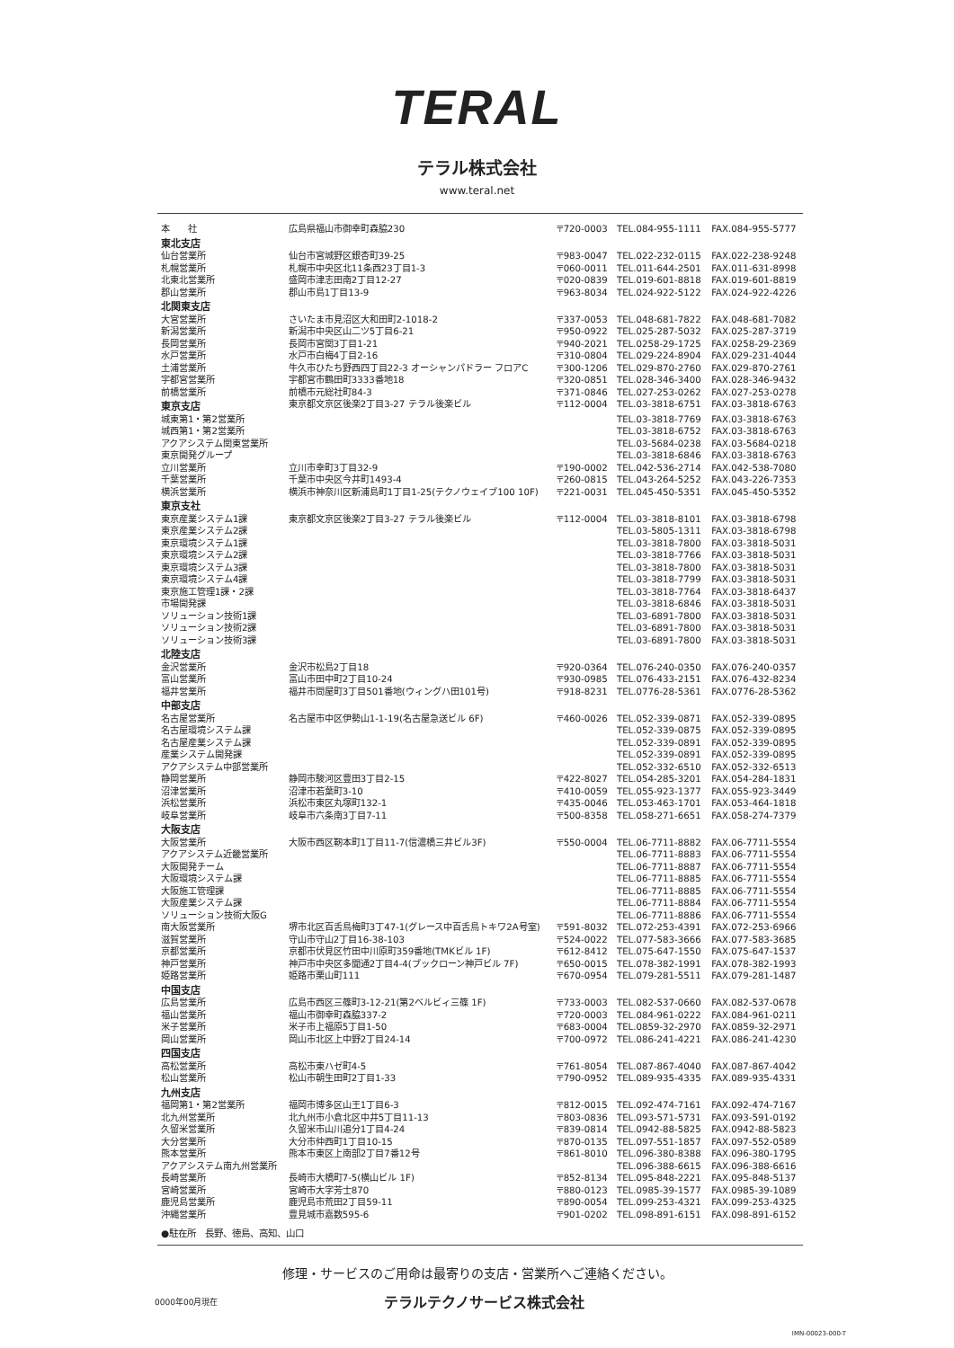TERAL
テラル株式会社
www.teral.net
| 本 社 | 広島県福山市御幸町森脇230 | 〒720-0003 | TEL.084-955-1111 | FAX.084-955-5777 |
| 東北支店 | | | | |
| 仙台営業所 | 仙台市宮城野区銀杏町39-25 | 〒983-0047 | TEL.022-232-0115 | FAX.022-238-9248 |
| 札幌営業所 | 札幌市中央区北11条西23丁目1-3 | 〒060-0011 | TEL.011-644-2501 | FAX.011-631-8998 |
| 北東北営業所 | 盛岡市津志田南2丁目12-27 | 〒020-0839 | TEL.019-601-8818 | FAX.019-601-8819 |
| 郡山営業所 | 郡山市島1丁目13-9 | 〒963-8034 | TEL.024-922-5122 | FAX.024-922-4226 |
| 北関東支店 | | | | |
| 大宮営業所 | さいたま市見沼区大和田町2-1018-2 | 〒337-0053 | TEL.048-681-7822 | FAX.048-681-7082 |
| 新潟営業所 | 新潟市中央区山二ツ5丁目6-21 | 〒950-0922 | TEL.025-287-5032 | FAX.025-287-3719 |
| 長岡営業所 | 長岡市宮関3丁目1-21 | 〒940-2021 | TEL.0258-29-1725 | FAX.0258-29-2369 |
| 水戸営業所 | 水戸市白梅4丁目2-16 | 〒310-0804 | TEL.029-224-8904 | FAX.029-231-4044 |
| 土浦営業所 | 牛久市ひたち野西四丁目22-3 オーシャンパドラー フロアC | 〒300-1206 | TEL.029-870-2760 | FAX.029-870-2761 |
| 宇都宮営業所 | 宇都宮市鶴田町3333番地18 | 〒320-0851 | TEL.028-346-3400 | FAX.028-346-9432 |
| 前橋営業所 | 前橋市元総社町84-3 | 〒371-0846 | TEL.027-253-0262 | FAX.027-253-0278 |
| 東京支店 | 東京都文京区後楽2丁目3-27 テラル後楽ビル | 〒112-0004 | TEL.03-3818-6751 | FAX.03-3818-6763 |
| 城東第1・第2営業所 | | | TEL.03-3818-7769 | FAX.03-3818-6763 |
| 城西第1・第2営業所 | | | TEL.03-3818-6752 | FAX.03-3818-6763 |
| アクアシステム関東営業所 | | | TEL.03-5684-0238 | FAX.03-5684-0218 |
| 東京開発グループ | | | TEL.03-3818-6846 | FAX.03-3818-6763 |
| 立川営業所 | 立川市幸町3丁目32-9 | 〒190-0002 | TEL.042-536-2714 | FAX.042-538-7080 |
| 千葉営業所 | 千葉市中央区今井町1493-4 | 〒260-0815 | TEL.043-264-5252 | FAX.043-226-7353 |
| 横浜営業所 | 横浜市神奈川区新浦島町1丁目1-25(テクノウェイブ100 10F) | 〒221-0031 | TEL.045-450-5351 | FAX.045-450-5352 |
| 東京支社 | | | | |
| 東京産業システム1課 | 東京都文京区後楽2丁目3-27 テラル後楽ビル | 〒112-0004 | TEL.03-3818-8101 | FAX.03-3818-6798 |
| 東京産業システム2課 | | | TEL.03-5805-1311 | FAX.03-3818-6798 |
| 東京環境システム1課 | | | TEL.03-3818-7800 | FAX.03-3818-5031 |
| 東京環境システム2課 | | | TEL.03-3818-7766 | FAX.03-3818-5031 |
| 東京環境システム3課 | | | TEL.03-3818-7800 | FAX.03-3818-5031 |
| 東京環境システム4課 | | | TEL.03-3818-7799 | FAX.03-3818-5031 |
| 東京施工管理1課・2課 | | | TEL.03-3818-7764 | FAX.03-3818-6437 |
| 市場開発課 | | | TEL.03-3818-6846 | FAX.03-3818-5031 |
| ソリューション技術1課 | | | TEL.03-6891-7800 | FAX.03-3818-5031 |
| ソリューション技術2課 | | | TEL.03-6891-7800 | FAX.03-3818-5031 |
| ソリューション技術3課 | | | TEL.03-6891-7800 | FAX.03-3818-5031 |
| 北陸支店 | | | | |
| 金沢営業所 | 金沢市松島2丁目18 | 〒920-0364 | TEL.076-240-0350 | FAX.076-240-0357 |
| 富山営業所 | 富山市田中町2丁目10-24 | 〒930-0985 | TEL.076-433-2151 | FAX.076-432-8234 |
| 福井営業所 | 福井市問屋町3丁目501番地(ウィングハ田101号) | 〒918-8231 | TEL.0776-28-5361 | FAX.0776-28-5362 |
| 中部支店 | | | | |
| 名古屋営業所 | 名古屋市中区伊勢山1-1-19(名古屋急送ビル 6F) | 〒460-0026 | TEL.052-339-0871 | FAX.052-339-0895 |
| 名古屋環境システム課 | | | TEL.052-339-0875 | FAX.052-339-0895 |
| 名古屋産業システム課 | | | TEL.052-339-0891 | FAX.052-339-0895 |
| 産業システム開発課 | | | TEL.052-339-0891 | FAX.052-339-0895 |
| アクアシステム中部営業所 | | | TEL.052-332-6510 | FAX.052-332-6513 |
| 静岡営業所 | 静岡市駿河区豊田3丁目2-15 | 〒422-8027 | TEL.054-285-3201 | FAX.054-284-1831 |
| 沼津営業所 | 沼津市若葉町3-10 | 〒410-0059 | TEL.055-923-1377 | FAX.055-923-3449 |
| 浜松営業所 | 浜松市東区丸塚町132-1 | 〒435-0046 | TEL.053-463-1701 | FAX.053-464-1818 |
| 岐阜営業所 | 岐阜市六条南3丁目7-11 | 〒500-8358 | TEL.058-271-6651 | FAX.058-274-7379 |
| 大阪支店 | | | | |
| 大阪営業所 | 大阪市西区靭本町1丁目11-7(信濃橋三井ビル3F) | 〒550-0004 | TEL.06-7711-8882 | FAX.06-7711-5554 |
| アクアシステム近畿営業所 | | | TEL.06-7711-8883 | FAX.06-7711-5554 |
| 大阪開発チーム | | | TEL.06-7711-8887 | FAX.06-7711-5554 |
| 大阪環境システム課 | | | TEL.06-7711-8885 | FAX.06-7711-5554 |
| 大阪施工管理課 | | | TEL.06-7711-8885 | FAX.06-7711-5554 |
| 大阪産業システム課 | | | TEL.06-7711-8884 | FAX.06-7711-5554 |
| ソリューション技術大阪G | | | TEL.06-7711-8886 | FAX.06-7711-5554 |
| 南大阪営業所 | 堺市北区百舌鳥梅町3丁47-1(グレース中百舌鳥トキワ2A号室) | 〒591-8032 | TEL.072-253-4391 | FAX.072-253-6966 |
| 滋賀営業所 | 守山市守山2丁目16-38-103 | 〒524-0022 | TEL.077-583-3666 | FAX.077-583-3685 |
| 京都営業所 | 京都市伏見区竹田中川原町359番地(TMKビル 1F) | 〒612-8412 | TEL.075-647-1550 | FAX.075-647-1537 |
| 神戸営業所 | 神戸市中央区多聞通2丁目4-4(ブックローン神戸ビル 7F) | 〒650-0015 | TEL.078-382-1991 | FAX.078-382-1993 |
| 姫路営業所 | 姫路市栗山町111 | 〒670-0954 | TEL.079-281-5511 | FAX.079-281-1487 |
| 中国支店 | | | | |
| 広島営業所 | 広島市西区三篠町3-12-21(第2ベルビィ三篠 1F) | 〒733-0003 | TEL.082-537-0660 | FAX.082-537-0678 |
| 福山営業所 | 福山市御幸町森脇337-2 | 〒720-0003 | TEL.084-961-0222 | FAX.084-961-0211 |
| 米子営業所 | 米子市上福原5丁目1-50 | 〒683-0004 | TEL.0859-32-2970 | FAX.0859-32-2971 |
| 岡山営業所 | 岡山市北区上中野2丁目24-14 | 〒700-0972 | TEL.086-241-4221 | FAX.086-241-4230 |
| 四国支店 | | | | |
| 高松営業所 | 高松市東ハゼ町4-5 | 〒761-8054 | TEL.087-867-4040 | FAX.087-867-4042 |
| 松山営業所 | 松山市朝生田町2丁目1-33 | 〒790-0952 | TEL.089-935-4335 | FAX.089-935-4331 |
| 九州支店 | | | | |
| 福岡第1・第2営業所 | 福岡市博多区山王1丁目6-3 | 〒812-0015 | TEL.092-474-7161 | FAX.092-474-7167 |
| 北九州営業所 | 北九州市小倉北区中井5丁目11-13 | 〒803-0836 | TEL.093-571-5731 | FAX.093-591-0192 |
| 久留米営業所 | 久留米市山川追分1丁目4-24 | 〒839-0814 | TEL.0942-88-5825 | FAX.0942-88-5823 |
| 大分営業所 | 大分市仲西町1丁目10-15 | 〒870-0135 | TEL.097-551-1857 | FAX.097-552-0589 |
| 熊本営業所 | 熊本市東区上南部2丁目7番12号 | 〒861-8010 | TEL.096-380-8388 | FAX.096-380-1795 |
| アクアシステム南九州営業所 | | | TEL.096-388-6615 | FAX.096-388-6616 |
| 長崎営業所 | 長崎市大橋町7-5(横山ビル 1F) | 〒852-8134 | TEL.095-848-2221 | FAX.095-848-5137 |
| 宮崎営業所 | 宮崎市大字芳士870 | 〒880-0123 | TEL.0985-39-1577 | FAX.0985-39-1089 |
| 鹿児島営業所 | 鹿児島市荒田2丁目59-11 | 〒890-0054 | TEL.099-253-4321 | FAX.099-253-4325 |
| 沖縄営業所 | 豊見城市嘉数595-6 | 〒901-0202 | TEL.098-891-6151 | FAX.098-891-6152 |
●駐在所　長野、徳島、高知、山口
修理・サービスのご用命は最寄りの支店・営業所へご連絡ください。
0000年00月現在
テラルテクノサービス株式会社
IMN-00023-000-T